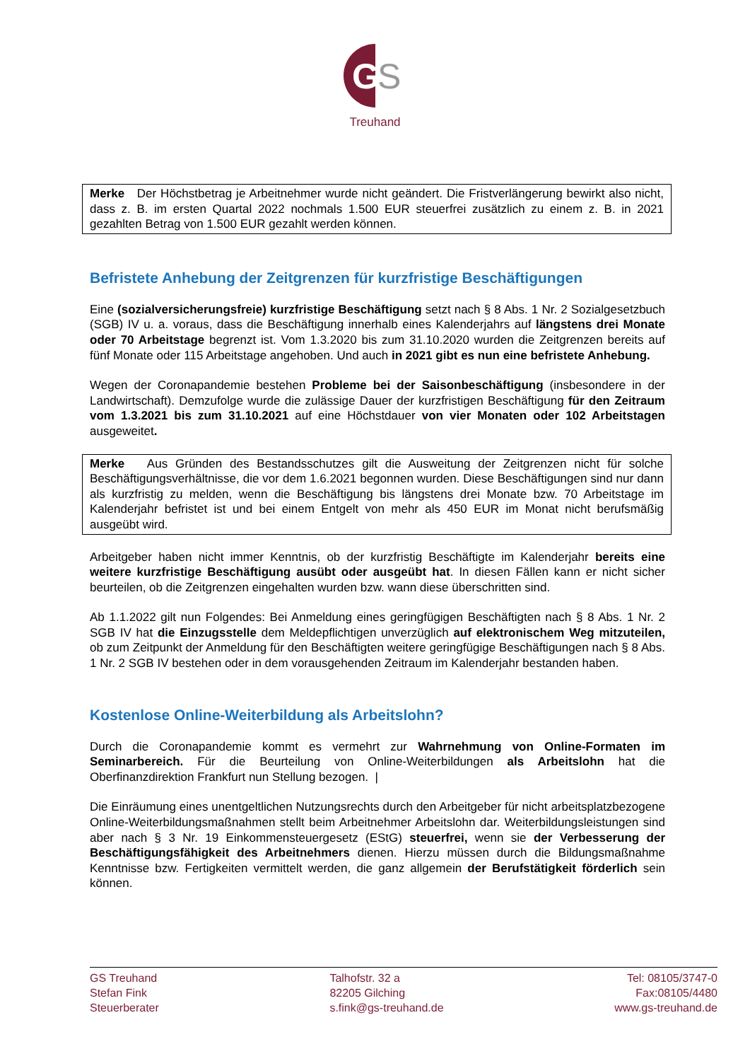G
S
Treuhand
Merke Der Höchstbetrag je Arbeitnehmer wurde nicht geändert. Die Fristverlängerung bewirkt also nicht, dass z. B. im ersten Quartal 2022 nochmals 1.500 EUR steuerfrei zusätzlich zu einem z. B. in 2021 gezahlten Betrag von 1.500 EUR gezahlt werden können.
Befristete Anhebung der Zeitgrenzen für kurzfristige Beschäftigungen
Eine (sozialversicherungsfreie) kurzfristige Beschäftigung setzt nach § 8 Abs. 1 Nr. 2 Sozialgesetzbuch (SGB) IV u. a. voraus, dass die Beschäftigung innerhalb eines Kalenderjahrs auf längstens drei Monate oder 70 Arbeitstage begrenzt ist. Vom 1.3.2020 bis zum 31.10.2020 wurden die Zeitgrenzen bereits auf fünf Monate oder 115 Arbeitstage angehoben. Und auch in 2021 gibt es nun eine befristete Anhebung.
Wegen der Coronapandemie bestehen Probleme bei der Saisonbeschäftigung (insbesondere in der Landwirtschaft). Demzufolge wurde die zulässige Dauer der kurzfristigen Beschäftigung für den Zeitraum vom 1.3.2021 bis zum 31.10.2021 auf eine Höchstdauer von vier Monaten oder 102 Arbeitstagen ausgeweitet.
Merke Aus Gründen des Bestandsschutzes gilt die Ausweitung der Zeitgrenzen nicht für solche Beschäftigungsverhältnisse, die vor dem 1.6.2021 begonnen wurden. Diese Beschäftigungen sind nur dann als kurzfristig zu melden, wenn die Beschäftigung bis längstens drei Monate bzw. 70 Arbeitstage im Kalenderjahr befristet ist und bei einem Entgelt von mehr als 450 EUR im Monat nicht berufsmäßig ausgeübt wird.
Arbeitgeber haben nicht immer Kenntnis, ob der kurzfristig Beschäftigte im Kalenderjahr bereits eine weitere kurzfristige Beschäftigung ausübt oder ausgeübt hat. In diesen Fällen kann er nicht sicher beurteilen, ob die Zeitgrenzen eingehalten wurden bzw. wann diese überschritten sind.
Ab 1.1.2022 gilt nun Folgendes: Bei Anmeldung eines geringfügigen Beschäftigten nach § 8 Abs. 1 Nr. 2 SGB IV hat die Einzugsstelle dem Meldepflichtigen unverzüglich auf elektronischem Weg mitzuteilen, ob zum Zeitpunkt der Anmeldung für den Beschäftigten weitere geringfügige Beschäftigungen nach § 8 Abs. 1 Nr. 2 SGB IV bestehen oder in dem vorausgehenden Zeitraum im Kalenderjahr bestanden haben.
Kostenlose Online-Weiterbildung als Arbeitslohn?
Durch die Coronapandemie kommt es vermehrt zur Wahrnehmung von Online-Formaten im Seminarbereich. Für die Beurteilung von Online-Weiterbildungen als Arbeitslohn hat die Oberfinanzdirektion Frankfurt nun Stellung bezogen. |
Die Einräumung eines unentgeltlichen Nutzungsrechts durch den Arbeitgeber für nicht arbeitsplatzbezogene Online-Weiterbildungsmaßnahmen stellt beim Arbeitnehmer Arbeitslohn dar. Weiterbildungsleistungen sind aber nach § 3 Nr. 19 Einkommensteuergesetz (EStG) steuerfrei, wenn sie der Verbesserung der Beschäftigungsfähigkeit des Arbeitnehmers dienen. Hierzu müssen durch die Bildungsmaßnahme Kenntnisse bzw. Fertigkeiten vermittelt werden, die ganz allgemein der Berufstätigkeit förderlich sein können.
GS Treuhand
Stefan Fink
Steuerberater
Talhofstr. 32 a
82205 Gilching
s.fink@gs-treuhand.de
Tel: 08105/3747-0
Fax:08105/4480
www.gs-treuhand.de